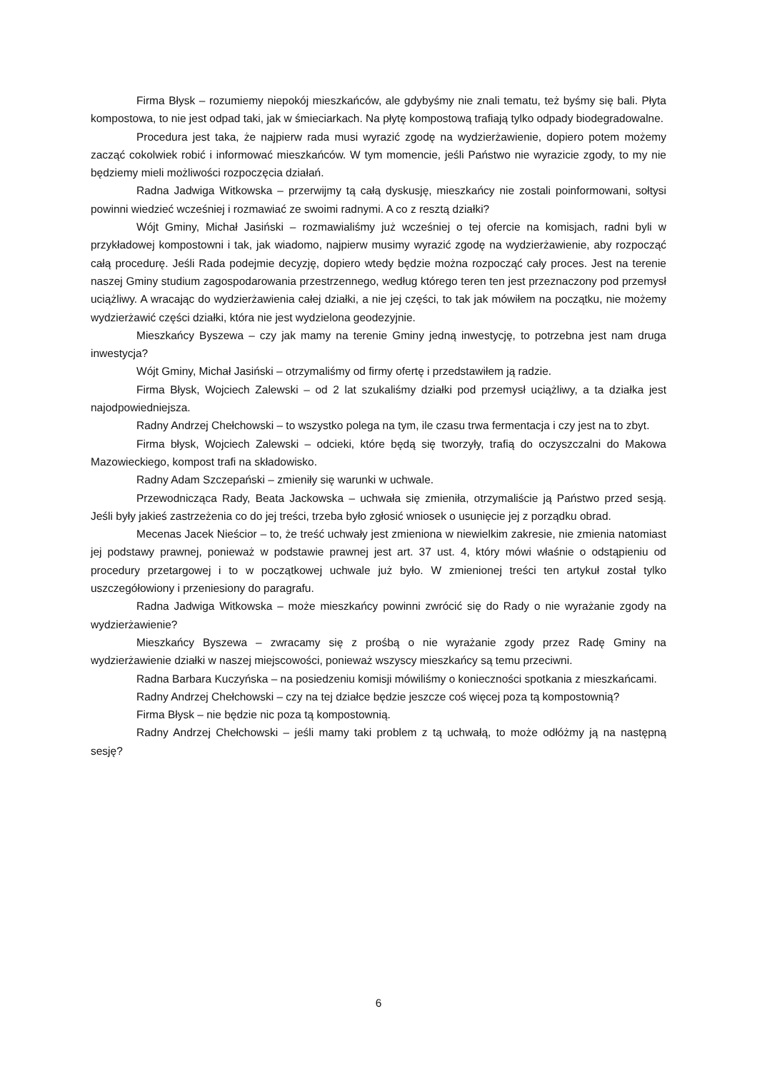Firma Błysk – rozumiemy niepokój mieszkańców, ale gdybyśmy nie znali tematu, też byśmy się bali. Płyta kompostowa, to nie jest odpad taki, jak w śmieciarkach. Na płytę kompostową trafiają tylko odpady biodegradowalne.
Procedura jest taka, że najpierw rada musi wyrazić zgodę na wydzierżawienie, dopiero potem możemy zacząć cokolwiek robić i informować mieszkańców. W tym momencie, jeśli Państwo nie wyrazicie zgody, to my nie będziemy mieli możliwości rozpoczęcia działań.
Radna Jadwiga Witkowska – przerwijmy tą całą dyskusję, mieszkańcy nie zostali poinformowani, sołtysi powinni wiedzieć wcześniej i rozmawiać ze swoimi radnymi. A co z resztą działki?
Wójt Gminy, Michał Jasiński – rozmawialiśmy już wcześniej o tej ofercie na komisjach, radni byli w przykładowej kompostowni i tak, jak wiadomo, najpierw musimy wyrazić zgodę na wydzierżawienie, aby rozpocząć całą procedurę. Jeśli Rada podejmie decyzję, dopiero wtedy będzie można rozpocząć cały proces. Jest na terenie naszej Gminy studium zagospodarowania przestrzennego, według którego teren ten jest przeznaczony pod przemysł uciążliwy. A wracając do wydzierżawienia całej działki, a nie jej części, to tak jak mówiłem na początku, nie możemy wydzierżawić części działki, która nie jest wydzielona geodezyjnie.
Mieszkańcy Byszewa – czy jak mamy na terenie Gminy jedną inwestycję, to potrzebna jest nam druga inwestycja?
Wójt Gminy, Michał Jasiński – otrzymaliśmy od firmy ofertę i przedstawiłem ją radzie.
Firma Błysk, Wojciech Zalewski – od 2 lat szukaliśmy działki pod przemysł uciążliwy, a ta działka jest najodpowiedniejsza.
Radny Andrzej Chełchowski – to wszystko polega na tym, ile czasu trwa fermentacja i czy jest na to zbyt.
Firma błysk, Wojciech Zalewski – odcieki, które będą się tworzyły, trafią do oczyszczalni do Makowa Mazowieckiego, kompost trafi na składowisko.
Radny Adam Szczepański – zmieniły się warunki w uchwale.
Przewodnicząca Rady, Beata Jackowska – uchwała się zmieniła, otrzymaliście ją Państwo przed sesją. Jeśli były jakieś zastrzeżenia co do jej treści, trzeba było zgłosić wniosek o usunięcie jej z porządku obrad.
Mecenas Jacek Nieścior – to, że treść uchwały jest zmieniona w niewielkim zakresie, nie zmienia natomiast jej podstawy prawnej, ponieważ w podstawie prawnej jest art. 37 ust. 4, który mówi właśnie o odstąpieniu od procedury przetargowej i to w początkowej uchwale już było. W zmienionej treści ten artykuł został tylko uszczegółowiony i przeniesiony do paragrafu.
Radna Jadwiga Witkowska – może mieszkańcy powinni zwrócić się do Rady o nie wyrażanie zgody na wydzierżawienie?
Mieszkańcy Byszewa – zwracamy się z prośbą o nie wyrażanie zgody przez Radę Gminy na wydzierżawienie działki w naszej miejscowości, ponieważ wszyscy mieszkańcy są temu przeciwni.
Radna Barbara Kuczyńska – na posiedzeniu komisji mówiliśmy o konieczności spotkania z mieszkańcami.
Radny Andrzej Chełchowski – czy na tej działce będzie jeszcze coś więcej poza tą kompostownią?
Firma Błysk – nie będzie nic poza tą kompostownią.
Radny Andrzej Chełchowski – jeśli mamy taki problem z tą uchwałą, to może odłóżmy ją na następną sesję?
6